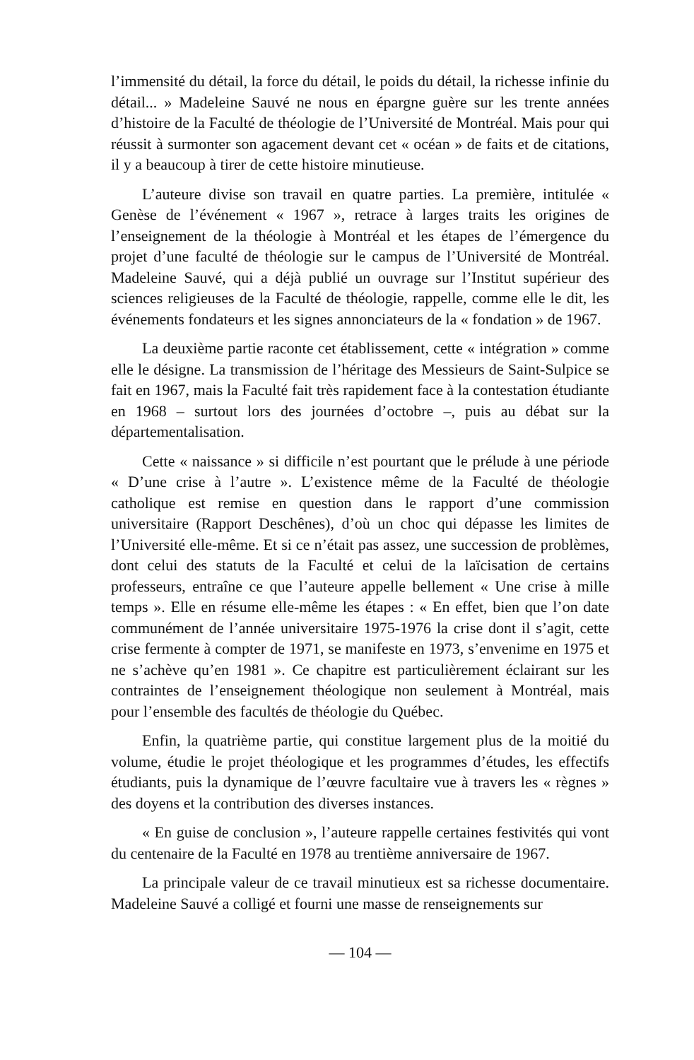l’immensité du détail, la force du détail, le poids du détail, la richesse infinie du détail... » Madeleine Sauvé ne nous en épargne guère sur les trente années d’histoire de la Faculté de théologie de l’Université de Montréal. Mais pour qui réussit à surmonter son agacement devant cet « océan » de faits et de citations, il y a beaucoup à tirer de cette histoire minutieuse.
L’auteure divise son travail en quatre parties. La première, intitulée « Genèse de l’événement « 1967 », retrace à larges traits les origines de l’enseignement de la théologie à Montréal et les étapes de l’émergence du projet d’une faculté de théologie sur le campus de l’Université de Montréal. Madeleine Sauvé, qui a déjà publié un ouvrage sur l’Institut supérieur des sciences religieuses de la Faculté de théologie, rappelle, comme elle le dit, les événements fondateurs et les signes annonciateurs de la « fondation » de 1967.
La deuxième partie raconte cet établissement, cette « intégration » comme elle le désigne. La transmission de l’héritage des Messieurs de Saint-Sulpice se fait en 1967, mais la Faculté fait très rapidement face à la contestation étudiante en 1968 – surtout lors des journées d’octobre –, puis au débat sur la départementalisation.
Cette « naissance » si difficile n’est pourtant que le prélude à une période « D’une crise à l’autre ». L’existence même de la Faculté de théologie catholique est remise en question dans le rapport d’une commission universitaire (Rapport Deschênes), d’où un choc qui dépasse les limites de l’Université elle-même. Et si ce n’était pas assez, une succession de problèmes, dont celui des statuts de la Faculté et celui de la laïcisation de certains professeurs, entraîne ce que l’auteure appelle bellement « Une crise à mille temps ». Elle en résume elle-même les étapes : « En effet, bien que l’on date communément de l’année universitaire 1975-1976 la crise dont il s’agit, cette crise fermente à compter de 1971, se manifeste en 1973, s’envenime en 1975 et ne s’achève qu’en 1981 ». Ce chapitre est particulièrement éclairant sur les contraintes de l’enseignement théologique non seulement à Montréal, mais pour l’ensemble des facultés de théologie du Québec.
Enfin, la quatrième partie, qui constitue largement plus de la moitié du volume, étudie le projet théologique et les programmes d’études, les effectifs étudiants, puis la dynamique de l’œuvre facultaire vue à travers les « règnes » des doyens et la contribution des diverses instances.
« En guise de conclusion », l’auteure rappelle certaines festivités qui vont du centenaire de la Faculté en 1978 au trentième anniversaire de 1967.
La principale valeur de ce travail minutieux est sa richesse documentaire. Madeleine Sauvé a colligé et fourni une masse de renseignements sur
— 104 —